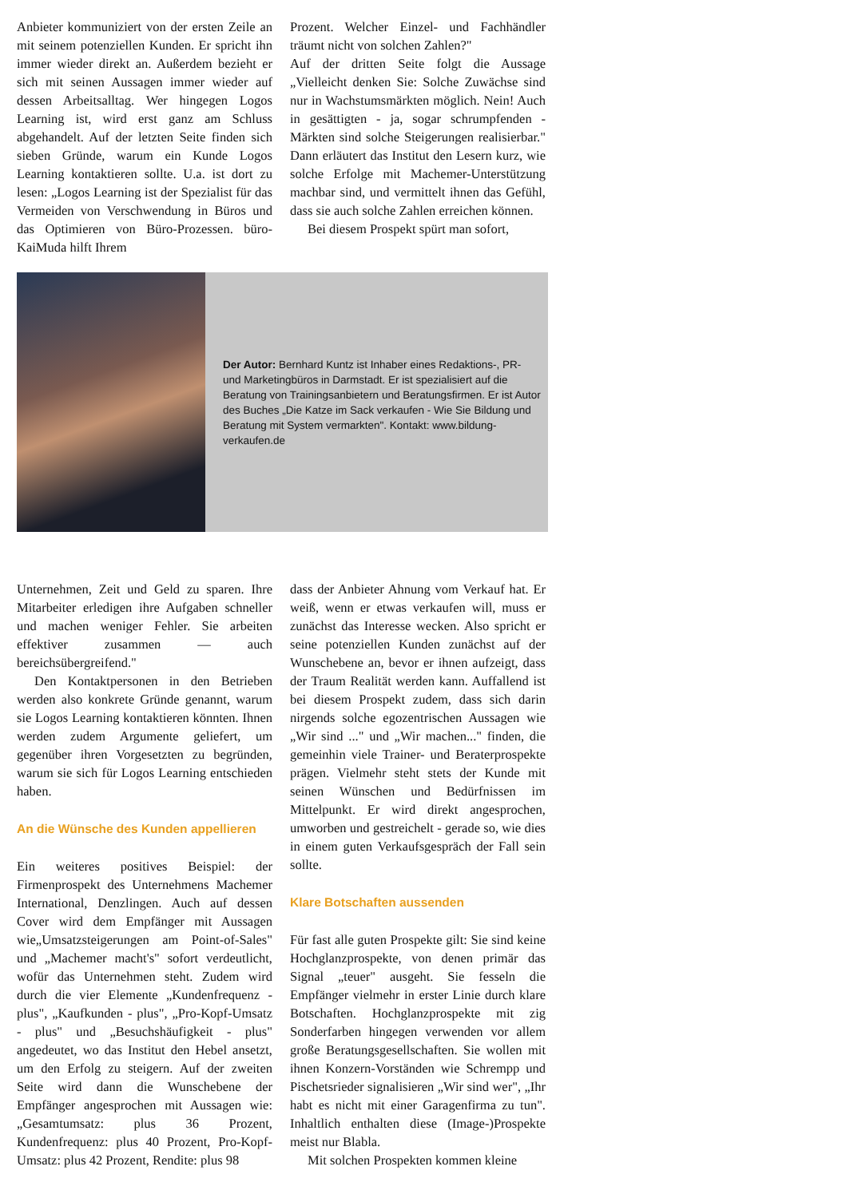Anbieter kommuniziert von der ersten Zeile an mit seinem potenziellen Kunden. Er spricht ihn immer wieder direkt an. Außerdem bezieht er sich mit seinen Aussagen immer wieder auf dessen Arbeitsalltag. Wer hingegen Logos Learning ist, wird erst ganz am Schluss abgehandelt. Auf der letzten Seite finden sich sieben Gründe, warum ein Kunde Logos Learning kontaktieren sollte. U.a. ist dort zu lesen: „Logos Learning ist der Spezialist für das Vermeiden von Verschwendung in Büros und das Optimieren von Büro-Prozessen. büro-KaiMuda hilft Ihrem
Prozent. Welcher Einzel- und Fachhändler träumt nicht von solchen Zahlen?"
Auf der dritten Seite folgt die Aussage „Vielleicht denken Sie: Solche Zuwächse sind nur in Wachstumsmärkten möglich. Nein! Auch in gesättigten - ja, sogar schrumpfenden - Märkten sind solche Steigerungen realisierbar." Dann erläutert das Institut den Lesern kurz, wie solche Erfolge mit Machemer-Unterstützung machbar sind, und vermittelt ihnen das Gefühl, dass sie auch solche Zahlen erreichen können.
Bei diesem Prospekt spürt man sofort,
Der Autor: Bernhard Kuntz ist Inhaber eines Redaktions-, PR- und Marketingbüros in Darmstadt. Er ist spezialisiert auf die Beratung von Trainingsanbietern und Beratungsfirmen. Er ist Autor des Buches „Die Katze im Sack verkaufen - Wie Sie Bildung und Beratung mit System vermarkten". Kontakt: www.bildung-verkaufen.de
Unternehmen, Zeit und Geld zu sparen. Ihre Mitarbeiter erledigen ihre Aufgaben schneller und machen weniger Fehler. Sie arbeiten effektiver zusammen — auch bereichsübergreifend."
Den Kontaktpersonen in den Betrieben werden also konkrete Gründe genannt, warum sie Logos Learning kontaktieren könnten. Ihnen werden zudem Argumente geliefert, um gegenüber ihren Vorgesetzten zu begründen, warum sie sich für Logos Learning entschieden haben.
An die Wünsche des Kunden appellieren
Ein weiteres positives Beispiel: der Firmenprospekt des Unternehmens Machemer International, Denzlingen. Auch auf dessen Cover wird dem Empfänger mit Aussagen wie„Umsatzsteigerungen am Point-of-Sales" und „Machemer macht's" sofort verdeutlicht, wofür das Unternehmen steht. Zudem wird durch die vier Elemente „Kundenfrequenz - plus", „Kaufkunden - plus", „Pro-Kopf-Umsatz - plus" und „Besuchshäufigkeit - plus" angedeutet, wo das Institut den Hebel ansetzt, um den Erfolg zu steigern. Auf der zweiten Seite wird dann die Wunschebene der Empfänger angesprochen mit Aussagen wie: „Gesamtumsatz: plus 36 Prozent, Kundenfrequenz: plus 40 Prozent, Pro-Kopf-Umsatz: plus 42 Prozent, Rendite: plus 98
dass der Anbieter Ahnung vom Verkauf hat. Er weiß, wenn er etwas verkaufen will, muss er zunächst das Interesse wecken. Also spricht er seine potenziellen Kunden zunächst auf der Wunschebene an, bevor er ihnen aufzeigt, dass der Traum Realität werden kann. Auffallend ist bei diesem Prospekt zudem, dass sich darin nirgends solche egozentrischen Aussagen wie „Wir sind ..." und „Wir machen..." finden, die gemeinhin viele Trainer- und Beraterprospekte prägen. Vielmehr steht stets der Kunde mit seinen Wünschen und Bedürfnissen im Mittelpunkt. Er wird direkt angesprochen, umworben und gestreichelt - gerade so, wie dies in einem guten Verkaufsgespräch der Fall sein sollte.
Klare Botschaften aussenden
Für fast alle guten Prospekte gilt: Sie sind keine Hochglanzprospekte, von denen primär das Signal „teuer" ausgeht. Sie fesseln die Empfänger vielmehr in erster Linie durch klare Botschaften. Hochglanzprospekte mit zig Sonderfarben hingegen verwenden vor allem große Beratungsgesellschaften. Sie wollen mit ihnen Konzern-Vorständen wie Schrempp und Pischetsrieder signalisieren „Wir sind wer", „Ihr habt es nicht mit einer Garagenfirma zu tun". Inhaltlich enthalten diese (Image-)Prospekte meist nur Blabla.
Mit solchen Prospekten kommen kleine